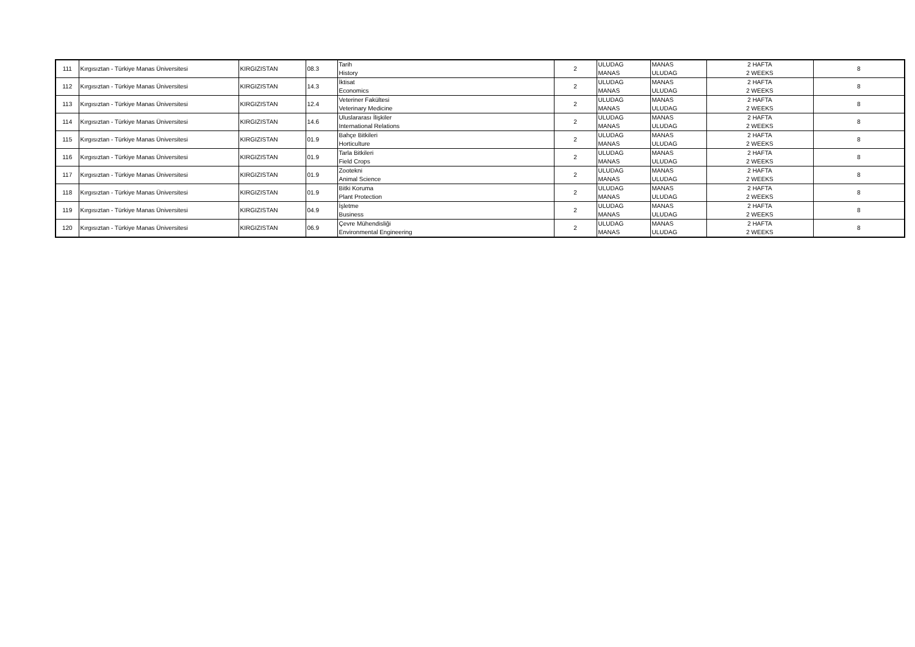| 111 | Kırgısıztan - Türkiye Manas Üniversitesi | KIRGIZISTAN | 08.3 | Tarih | 2 | ULUDAG | MANAS | 2 HAFTA | 8 |
| | | | | History | | MANAS | ULUDAG | 2 WEEKS | |
| 112 | Kırgısıztan - Türkiye Manas Üniversitesi | KIRGIZISTAN | 14.3 | İktisat | 2 | ULUDAG | MANAS | 2 HAFTA | 8 |
| | | | | Economics | | MANAS | ULUDAG | 2 WEEKS | |
| 113 | Kırgısıztan - Türkiye Manas Üniversitesi | KIRGIZISTAN | 12.4 | Veteriner Fakültesi | 2 | ULUDAG | MANAS | 2 HAFTA | 8 |
| | | | | Veterinary Medicine | | MANAS | ULUDAG | 2 WEEKS | |
| 114 | Kırgısıztan - Türkiye Manas Üniversitesi | KIRGIZISTAN | 14.6 | Uluslararası İlişkiler | 2 | ULUDAG | MANAS | 2 HAFTA | 8 |
| | | | | International Relations | | MANAS | ULUDAG | 2 WEEKS | |
| 115 | Kırgısıztan - Türkiye Manas Üniversitesi | KIRGIZISTAN | 01.9 | Bahçe Bitkileri | 2 | ULUDAG | MANAS | 2 HAFTA | 8 |
| | | | | Horticulture | | MANAS | ULUDAG | 2 WEEKS | |
| 116 | Kırgısıztan - Türkiye Manas Üniversitesi | KIRGIZISTAN | 01.9 | Tarla Bitkileri | 2 | ULUDAG | MANAS | 2 HAFTA | 8 |
| | | | | Field Crops | | MANAS | ULUDAG | 2 WEEKS | |
| 117 | Kırgısıztan - Türkiye Manas Üniversitesi | KIRGIZISTAN | 01.9 | Zootekni | 2 | ULUDAG | MANAS | 2 HAFTA | 8 |
| | | | | Animal Science | | MANAS | ULUDAG | 2 WEEKS | |
| 118 | Kırgısıztan - Türkiye Manas Üniversitesi | KIRGIZISTAN | 01.9 | Bitki Koruma | 2 | ULUDAG | MANAS | 2 HAFTA | 8 |
| | | | | Plant Protection | | MANAS | ULUDAG | 2 WEEKS | |
| 119 | Kırgısıztan - Türkiye Manas Üniversitesi | KIRGIZISTAN | 04.9 | İşletme | 2 | ULUDAG | MANAS | 2 HAFTA | 8 |
| | | | | Business | | MANAS | ULUDAG | 2 WEEKS | |
| 120 | Kırgısıztan - Türkiye Manas Üniversitesi | KIRGIZISTAN | 06.9 | Çevre Mühendisliği | 2 | ULUDAG | MANAS | 2 HAFTA | 8 |
| | | | | Environmental Engineering | | MANAS | ULUDAG | 2 WEEKS | |